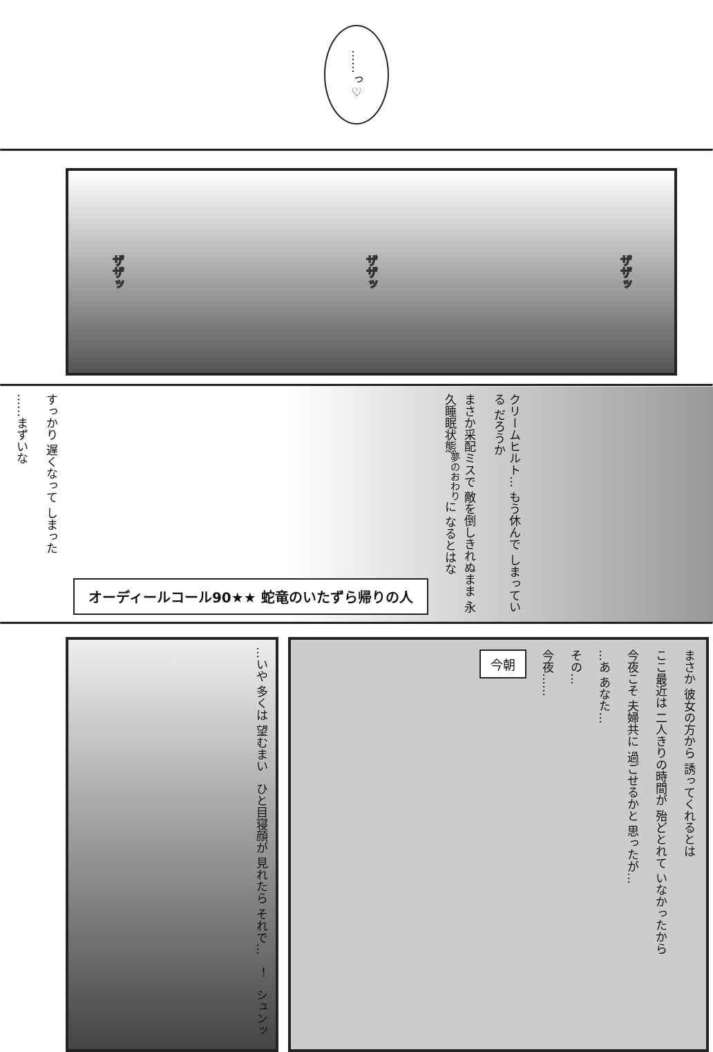……っ♡
ザザッ ザザッ ザザッ
……まずいな
すっかり 遅くなって しまった
オーディールコール90★★ 蛇竜のいたずら帰りの人
まさか采配ミスで 敵を倒しきれぬまま 永久睡眠状態<sup>夢のおわり</sup>に なるとはな
クリームヒルト… もう休んで しまっている だろうか
…いや 多くは 望むまい
ひと目寝顔が 見れたら それで…
！
シュンッ
まさか 彼女の方から 誘ってくれるとは
ここ最近は 二人きりの時間が 殆どとれて いなかったから
今夜こそ 夫婦共に 過ごせるかと 思ったが…
…あ あなた…
その…
今夜……
今朝